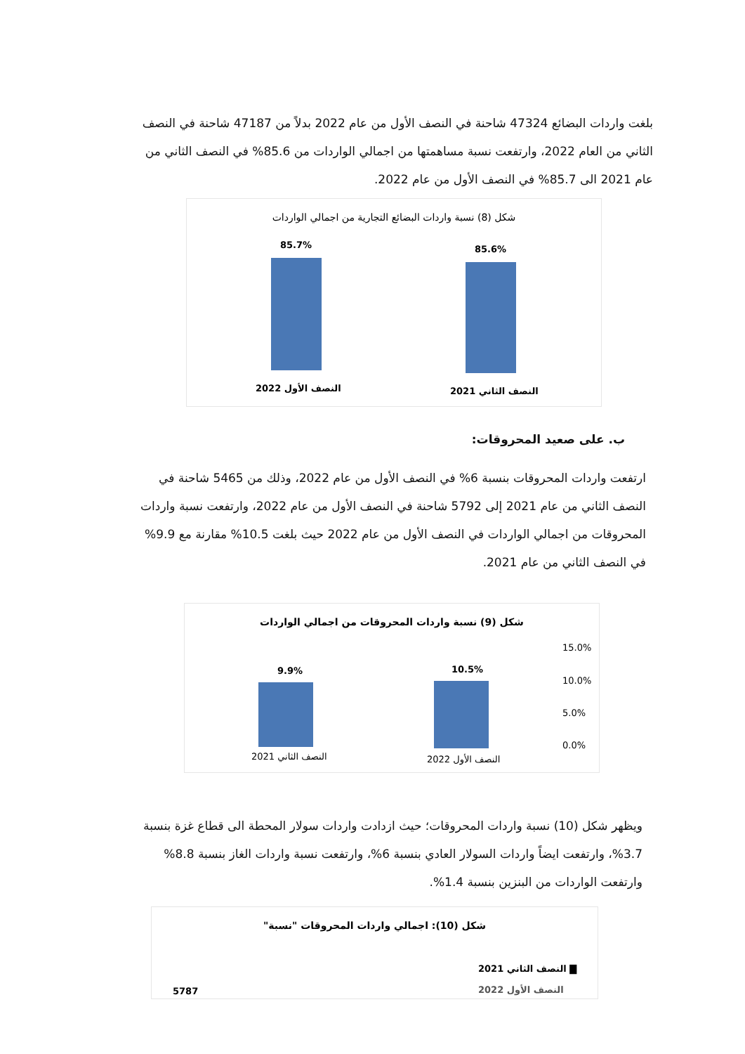بلغت واردات البضائع 47324 شاحنة في النصف الأول من عام 2022 بدلاً من 47187 شاحنة في النصف الثاني من العام 2022، وارتفعت نسبة مساهمتها من اجمالي الواردات من 85.6% في النصف الثاني من عام 2021 الى 85.7% في النصف الأول من عام 2022.
شكل (8) نسبة واردات البضائع التجارية من اجمالي الواردات
85.7% 85.6%
النصف الأول 2022 النصف الثاني 2021
ب. على صعيد المحروقات:
ارتفعت واردات المحروقات بنسبة 6% في النصف الأول من عام 2022، وذلك من 5465 شاحنة في النصف الثاني من عام 2021 إلى 5792 شاحنة في النصف الأول من عام 2022، وارتفعت نسبة واردات المحروقات من اجمالي الواردات في النصف الأول من عام 2022 حيث بلغت 10.5% مقارنة مع 9.9% في النصف الثاني من عام 2021.
شكل (9) نسبة واردات المحروقات من اجمالي الواردات
15.0%
10.0%
5.0%
0.0%
9.9% 10.5%
النصف الثاني 2021 النصف الأول 2022
ويظهر شكل (10) نسبة واردات المحروقات؛ حيث ازدادت واردات سولار المحطة الى قطاع غزة بنسبة 3.7%، وارتفعت ايضاً واردات السولار العادي بنسبة 6%، وارتفعت نسبة واردات الغاز بنسبة 8.8% وارتفعت الواردات من البنزين بنسبة 1.4%.
شكل (10): اجمالي واردات المحروقات "نسبة"
▇ النصف الثاني 2021
النصف الأول 2022
5787